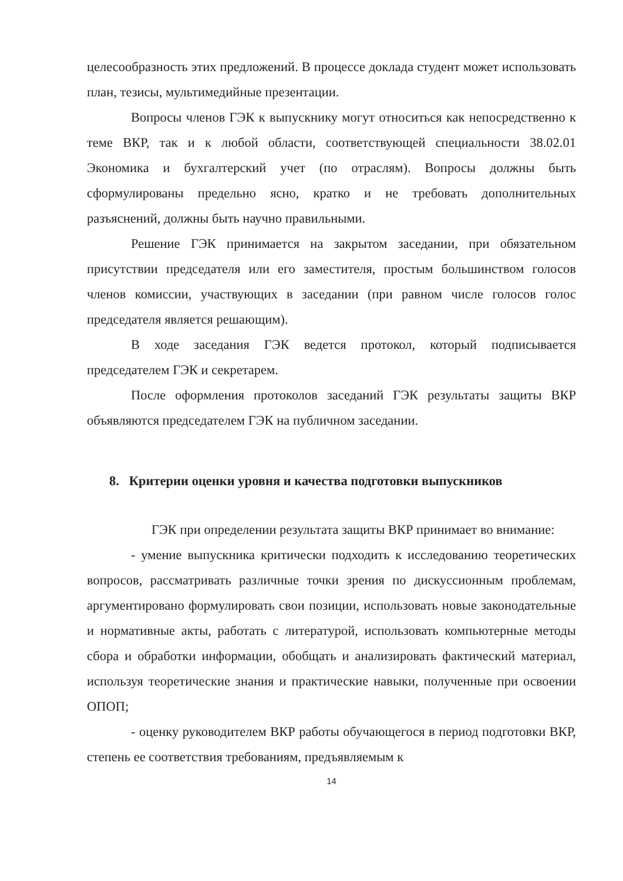целесообразность этих предложений. В процессе доклада студент может использовать план, тезисы, мультимедийные презентации.
Вопросы членов ГЭК к выпускнику могут относиться как непосредственно к теме ВКР, так и к любой области, соответствующей специальности 38.02.01 Экономика и бухгалтерский учет (по отраслям). Вопросы должны быть сформулированы предельно ясно, кратко и не требовать дополнительных разъяснений, должны быть научно правильными.
Решение ГЭК принимается на закрытом заседании, при обязательном присутствии председателя или его заместителя, простым большинством голосов членов комиссии, участвующих в заседании (при равном числе голосов голос председателя является решающим).
В ходе заседания ГЭК ведется протокол, который подписывается председателем ГЭК и секретарем.
После оформления протоколов заседаний ГЭК результаты защиты ВКР объявляются председателем ГЭК на публичном заседании.
8. Критерии оценки уровня и качества подготовки выпускников
ГЭК при определении результата защиты ВКР принимает во внимание:
- умение выпускника критически подходить к исследованию теоретических вопросов, рассматривать различные точки зрения по дискуссионным проблемам, аргументировано формулировать свои позиции, использовать новые законодательные и нормативные акты, работать с литературой, использовать компьютерные методы сбора и обработки информации, обобщать и анализировать фактический материал, используя теоретические знания и практические навыки, полученные при освоении ОПОП;
- оценку руководителем ВКР работы обучающегося в период подготовки ВКР, степень ее соответствия требованиям, предъявляемым к
14